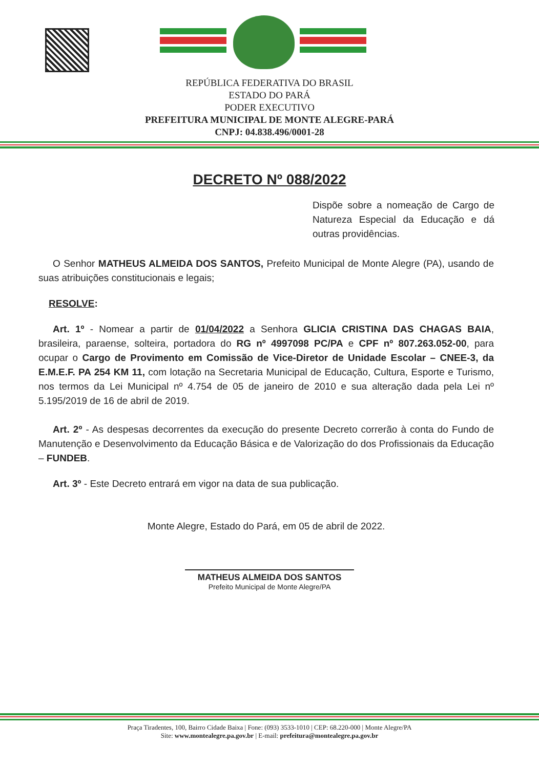REPÚBLICA FEDERATIVA DO BRASIL
ESTADO DO PARÁ
PODER EXECUTIVO
PREFEITURA MUNICIPAL DE MONTE ALEGRE-PARÁ
CNPJ: 04.838.496/0001-28
DECRETO Nº 088/2022
Dispõe sobre a nomeação de Cargo de Natureza Especial da Educação e dá outras providências.
O Senhor MATHEUS ALMEIDA DOS SANTOS, Prefeito Municipal de Monte Alegre (PA), usando de suas atribuições constitucionais e legais;
RESOLVE:
Art. 1º - Nomear a partir de 01/04/2022 a Senhora GLICIA CRISTINA DAS CHAGAS BAIA, brasileira, paraense, solteira, portadora do RG nº 4997098 PC/PA e CPF nº 807.263.052-00, para ocupar o Cargo de Provimento em Comissão de Vice-Diretor de Unidade Escolar – CNEE-3, da E.M.E.F. PA 254 KM 11, com lotação na Secretaria Municipal de Educação, Cultura, Esporte e Turismo, nos termos da Lei Municipal nº 4.754 de 05 de janeiro de 2010 e sua alteração dada pela Lei nº 5.195/2019 de 16 de abril de 2019.
Art. 2º - As despesas decorrentes da execução do presente Decreto correrão à conta do Fundo de Manutenção e Desenvolvimento da Educação Básica e de Valorização do dos Profissionais da Educação – FUNDEB.
Art. 3º - Este Decreto entrará em vigor na data de sua publicação.
Monte Alegre, Estado do Pará, em 05 de abril de 2022.
MATHEUS ALMEIDA DOS SANTOS
Prefeito Municipal de Monte Alegre/PA
Praça Tiradentes, 100, Bairro Cidade Baixa | Fone: (093) 3533-1010 | CEP: 68.220-000 | Monte Alegre/PA
Site: www.montealegre.pa.gov.br | E-mail: prefeitura@montealegre.pa.gov.br